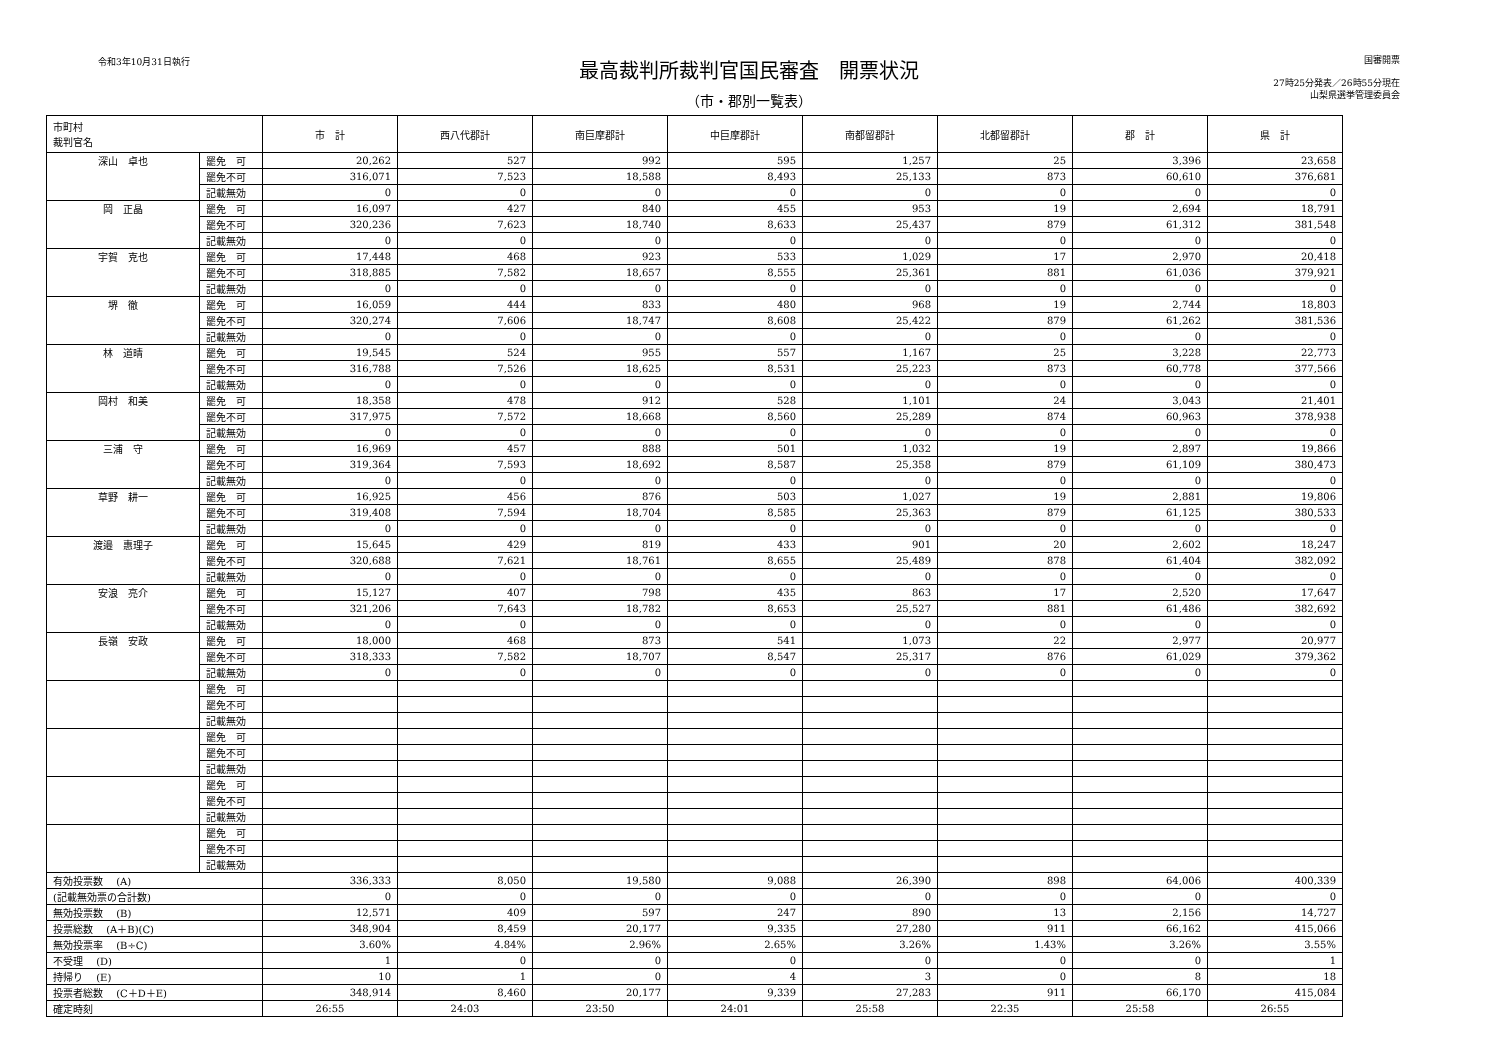令和3年10月31日執行
最高裁判所裁判官国民審査　開票状況
（市・郡別一覧表）
国審開票
27時25分発表／26時55分現在
山梨県選挙管理委員会
| 市町村 裁判官名 | | 市 計 | 西八代郡計 | 南巨摩郡計 | 中巨摩郡計 | 南都留郡計 | 北都留郡計 | 郡 計 | 県 計 |
| --- | --- | --- | --- | --- | --- | --- | --- | --- | --- |
| 深山 卓也 | 罷免 可 | 20,262 | 527 | 992 | 595 | 1,257 | 25 | 3,396 | 23,658 |
| | 罷免不可 | 316,071 | 7,523 | 18,588 | 8,493 | 25,133 | 873 | 60,610 | 376,681 |
| | 記載無効 | 0 | 0 | 0 | 0 | 0 | 0 | 0 | 0 |
| 岡 正晶 | 罷免 可 | 16,097 | 427 | 840 | 455 | 953 | 19 | 2,694 | 18,791 |
| | 罷免不可 | 320,236 | 7,623 | 18,740 | 8,633 | 25,437 | 879 | 61,312 | 381,548 |
| | 記載無効 | 0 | 0 | 0 | 0 | 0 | 0 | 0 | 0 |
| 宇賀 克也 | 罷免 可 | 17,448 | 468 | 923 | 533 | 1,029 | 17 | 2,970 | 20,418 |
| | 罷免不可 | 318,885 | 7,582 | 18,657 | 8,555 | 25,361 | 881 | 61,036 | 379,921 |
| | 記載無効 | 0 | 0 | 0 | 0 | 0 | 0 | 0 | 0 |
| 堺 徹 | 罷免 可 | 16,059 | 444 | 833 | 480 | 968 | 19 | 2,744 | 18,803 |
| | 罷免不可 | 320,274 | 7,606 | 18,747 | 8,608 | 25,422 | 879 | 61,262 | 381,536 |
| | 記載無効 | 0 | 0 | 0 | 0 | 0 | 0 | 0 | 0 |
| 林 道晴 | 罷免 可 | 19,545 | 524 | 955 | 557 | 1,167 | 25 | 3,228 | 22,773 |
| | 罷免不可 | 316,788 | 7,526 | 18,625 | 8,531 | 25,223 | 873 | 60,778 | 377,566 |
| | 記載無効 | 0 | 0 | 0 | 0 | 0 | 0 | 0 | 0 |
| 岡村 和美 | 罷免 可 | 18,358 | 478 | 912 | 528 | 1,101 | 24 | 3,043 | 21,401 |
| | 罷免不可 | 317,975 | 7,572 | 18,668 | 8,560 | 25,289 | 874 | 60,963 | 378,938 |
| | 記載無効 | 0 | 0 | 0 | 0 | 0 | 0 | 0 | 0 |
| 三浦 守 | 罷免 可 | 16,969 | 457 | 888 | 501 | 1,032 | 19 | 2,897 | 19,866 |
| | 罷免不可 | 319,364 | 7,593 | 18,692 | 8,587 | 25,358 | 879 | 61,109 | 380,473 |
| | 記載無効 | 0 | 0 | 0 | 0 | 0 | 0 | 0 | 0 |
| 草野 耕一 | 罷免 可 | 16,925 | 456 | 876 | 503 | 1,027 | 19 | 2,881 | 19,806 |
| | 罷免不可 | 319,408 | 7,594 | 18,704 | 8,585 | 25,363 | 879 | 61,125 | 380,533 |
| | 記載無効 | 0 | 0 | 0 | 0 | 0 | 0 | 0 | 0 |
| 渡邉 惠理子 | 罷免 可 | 15,645 | 429 | 819 | 433 | 901 | 20 | 2,602 | 18,247 |
| | 罷免不可 | 320,688 | 7,621 | 18,761 | 8,655 | 25,489 | 878 | 61,404 | 382,092 |
| | 記載無効 | 0 | 0 | 0 | 0 | 0 | 0 | 0 | 0 |
| 安浪 亮介 | 罷免 可 | 15,127 | 407 | 798 | 435 | 863 | 17 | 2,520 | 17,647 |
| | 罷免不可 | 321,206 | 7,643 | 18,782 | 8,653 | 25,527 | 881 | 61,486 | 382,692 |
| | 記載無効 | 0 | 0 | 0 | 0 | 0 | 0 | 0 | 0 |
| 長嶺 安政 | 罷免 可 | 18,000 | 468 | 873 | 541 | 1,073 | 22 | 2,977 | 20,977 |
| | 罷免不可 | 318,333 | 7,582 | 18,707 | 8,547 | 25,317 | 876 | 61,029 | 379,362 |
| | 記載無効 | 0 | 0 | 0 | 0 | 0 | 0 | 0 | 0 |
| | 罷免 可 | | | | | | | | |
| | 罷免不可 | | | | | | | | |
| | 記載無効 | | | | | | | | |
| | 罷免 可 | | | | | | | | |
| | 罷免不可 | | | | | | | | |
| | 記載無効 | | | | | | | | |
| | 罷免 可 | | | | | | | | |
| | 罷免不可 | | | | | | | | |
| | 記載無効 | | | | | | | | |
| | 罷免 可 | | | | | | | | |
| | 罷免不可 | | | | | | | | |
| | 記載無効 | | | | | | | | |
| 有効投票数 (A) | | 336,333 | 8,050 | 19,580 | 9,088 | 26,390 | 898 | 64,006 | 400,339 |
| (記載無効票の合計数) | | 0 | 0 | 0 | 0 | 0 | 0 | 0 | 0 |
| 無効投票数 (B) | | 12,571 | 409 | 597 | 247 | 890 | 13 | 2,156 | 14,727 |
| 投票総数 (A＋B)(C) | | 348,904 | 8,459 | 20,177 | 9,335 | 27,280 | 911 | 66,162 | 415,066 |
| 無効投票率 (B÷C) | | 3.60% | 4.84% | 2.96% | 2.65% | 3.26% | 1.43% | 3.26% | 3.55% |
| 不受理 (D) | | 1 | 0 | 0 | 0 | 0 | 0 | 0 | 1 |
| 持帰り (E) | | 10 | 1 | 0 | 4 | 3 | 0 | 8 | 18 |
| 投票者総数 (C＋D＋E) | | 348,914 | 8,460 | 20,177 | 9,339 | 27,283 | 911 | 66,170 | 415,084 |
| 確定時刻 | | 26:55 | 24:03 | 23:50 | 24:01 | 25:58 | 22:35 | 25:58 | 26:55 |